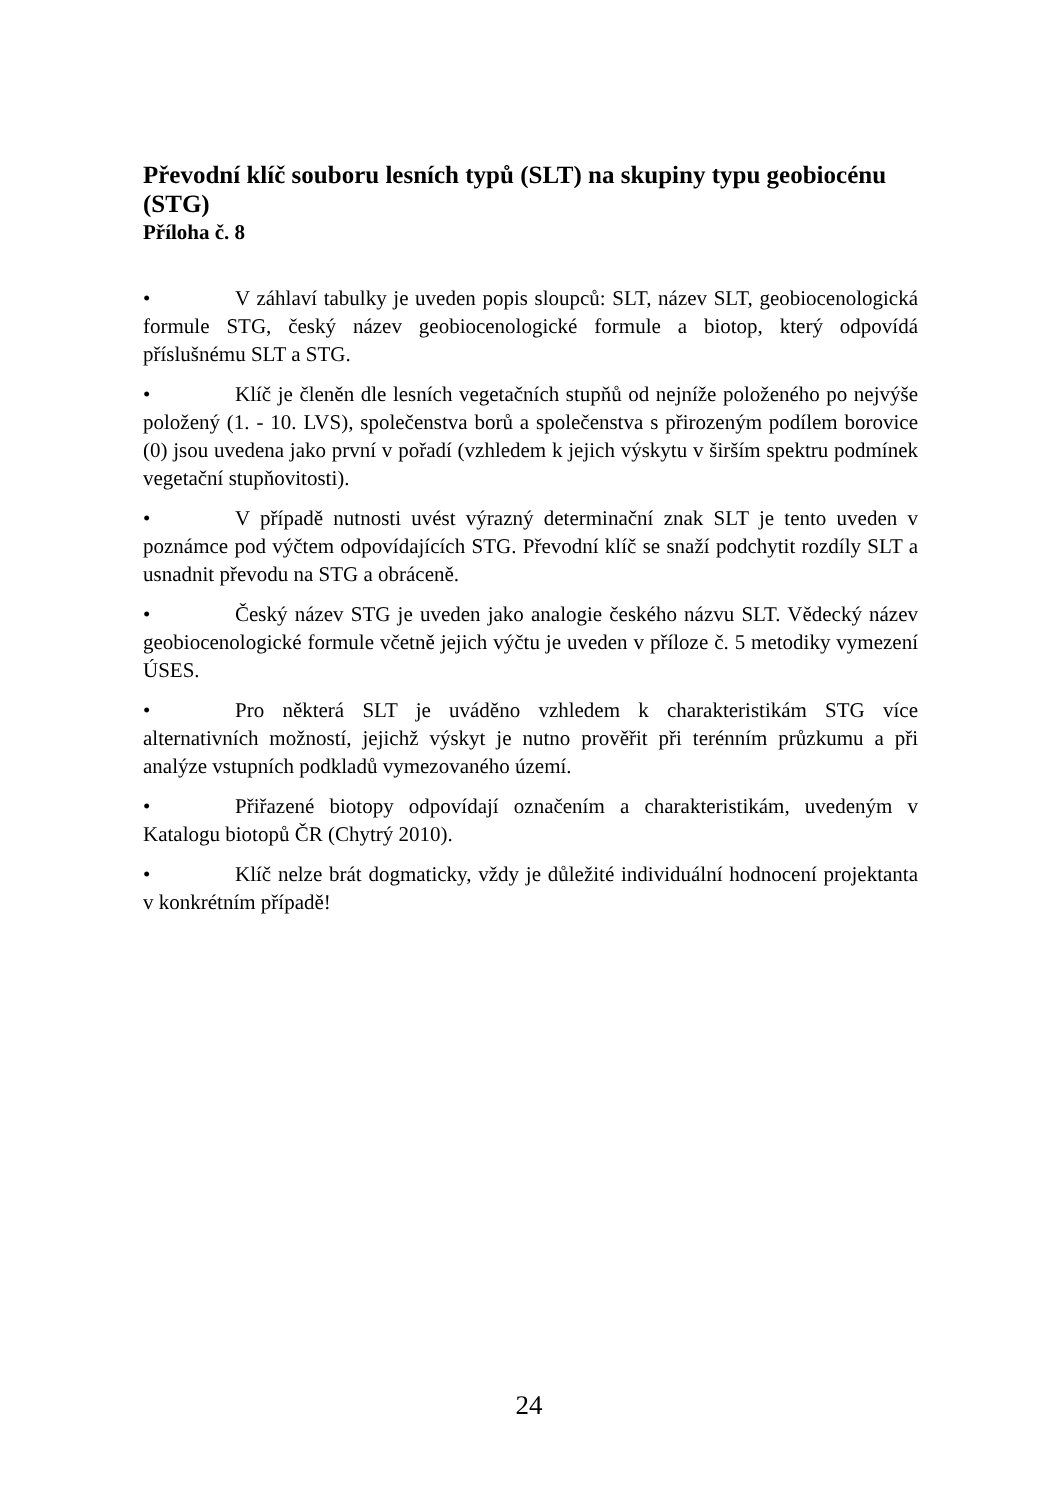Převodní klíč souboru lesních typů (SLT) na skupiny typu geobiocénu (STG)
Příloha č. 8
• V záhlaví tabulky je uveden popis sloupců: SLT, název SLT, geobiocenologická formule STG, český název geobiocenologické formule a biotop, který odpovídá příslušnému SLT a STG.
• Klíč je členěn dle lesních vegetačních stupňů od nejníže položeného po nejvýše položený (1. - 10. LVS), společenstva borů a společenstva s přirozeným podílem borovice (0) jsou uvedena jako první v pořadí (vzhledem k jejich výskytu v širším spektru podmínek vegetační stupňovitosti).
• V případě nutnosti uvést výrazný determinační znak SLT je tento uveden v poznámce pod výčtem odpovídajících STG. Převodní klíč se snaží podchytit rozdíly SLT a usnadnit převodu na STG a obráceně.
• Český název STG je uveden jako analogie českého názvu SLT. Vědecký název geobiocenologické formule včetně jejich výčtu je uveden v příloze č. 5 metodiky vymezení ÚSES.
• Pro některá SLT je uváděno vzhledem k charakteristikám STG více alternativních možností, jejichž výskyt je nutno prověřit při terénním průzkumu a při analýze vstupních podkladů vymezovaného území.
• Přiřazené biotopy odpovídají označením a charakteristikám, uvedeným v Katalogu biotopů ČR (Chytrý 2010).
• Klíč nelze brát dogmaticky, vždy je důležité individuální hodnocení projektanta v konkrétním případě!
24